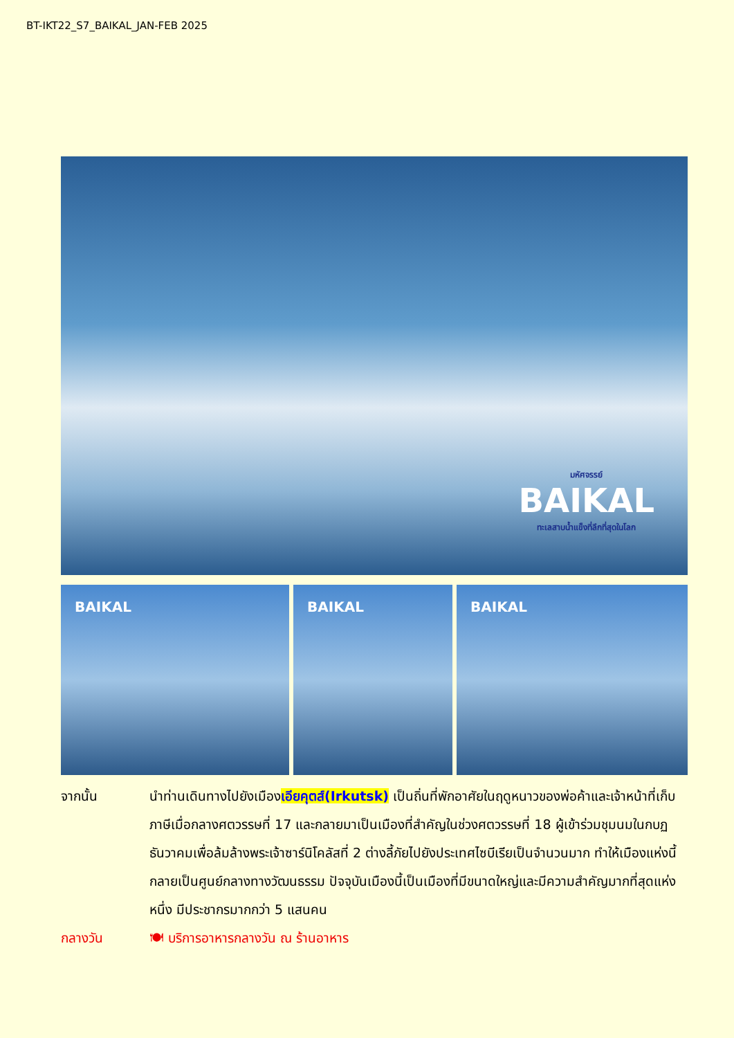BT-IKT22_S7_BAIKAL_JAN-FEB 2025
มหัศจรรย์
BAIKAL
ทะเลสาบน้ำแข็งที่ลึกที่สุดในโลก
BAIKAL BAIKAL BAIKAL
จากนั้น นำท่านเดินทางไปยังเมืองเอียคุตส์(Irkutsk) เป็นถิ่นที่พักอาศัยในฤดูหนาวของพ่อค้าและเจ้าหน้าที่เก็บภาษีเมื่อกลางศตวรรษที่ 17 และกลายมาเป็นเมืองที่สำคัญในช่วงศตวรรษที่ 18 ผู้เข้าร่วมชุมนมในกบฏธันวาคมเพื่อล้มล้างพระเจ้าซาร์นิโคลัสที่ 2 ต่างลี้ภัยไปยังประเทศไซบีเรียเป็นจำนวนมาก ทำให้เมืองแห่งนี้กลายเป็นศูนย์กลางทางวัฒนธรรม ปัจจุบันเมืองนี้เป็นเมืองที่มีขนาดใหญ่และมีความสำคัญมากที่สุดแห่งหนึ่ง มีประชากรมากกว่า 5 แสนคน
กลางวัน 🍽 บริการอาหารกลางวัน ณ ร้านอาหาร